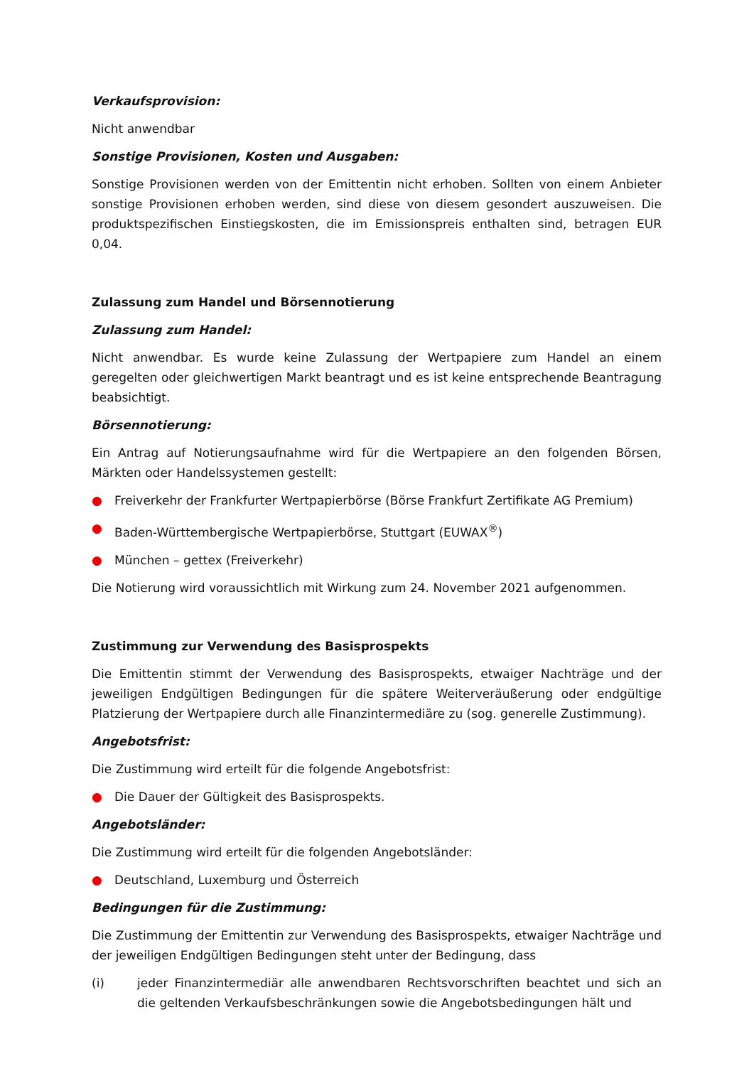Verkaufsprovision:
Nicht anwendbar
Sonstige Provisionen, Kosten und Ausgaben:
Sonstige Provisionen werden von der Emittentin nicht erhoben. Sollten von einem Anbieter sonstige Provisionen erhoben werden, sind diese von diesem gesondert auszuweisen. Die produktspezifischen Einstiegskosten, die im Emissionspreis enthalten sind, betragen EUR 0,04.
Zulassung zum Handel und Börsennotierung
Zulassung zum Handel:
Nicht anwendbar. Es wurde keine Zulassung der Wertpapiere zum Handel an einem geregelten oder gleichwertigen Markt beantragt und es ist keine entsprechende Beantragung beabsichtigt.
Börsennotierung:
Ein Antrag auf Notierungsaufnahme wird für die Wertpapiere an den folgenden Börsen, Märkten oder Handelssystemen gestellt:
● Freiverkehr der Frankfurter Wertpapierbörse (Börse Frankfurt Zertifikate AG Premium)
● Baden-Württembergische Wertpapierbörse, Stuttgart (EUWAX<sup>®</sup>)
● München – gettex (Freiverkehr)
Die Notierung wird voraussichtlich mit Wirkung zum 24. November 2021 aufgenommen.
Zustimmung zur Verwendung des Basisprospekts
Die Emittentin stimmt der Verwendung des Basisprospekts, etwaiger Nachträge und der jeweiligen Endgültigen Bedingungen für die spätere Weiterveräußerung oder endgültige Platzierung der Wertpapiere durch alle Finanzintermediäre zu (sog. generelle Zustimmung).
Angebotsfrist:
Die Zustimmung wird erteilt für die folgende Angebotsfrist:
● Die Dauer der Gültigkeit des Basisprospekts.
Angebotsländer:
Die Zustimmung wird erteilt für die folgenden Angebotsländer:
● Deutschland, Luxemburg und Österreich
Bedingungen für die Zustimmung:
Die Zustimmung der Emittentin zur Verwendung des Basisprospekts, etwaiger Nachträge und der jeweiligen Endgültigen Bedingungen steht unter der Bedingung, dass
(i) jeder Finanzintermediär alle anwendbaren Rechtsvorschriften beachtet und sich an die geltenden Verkaufsbeschränkungen sowie die Angebotsbedingungen hält und